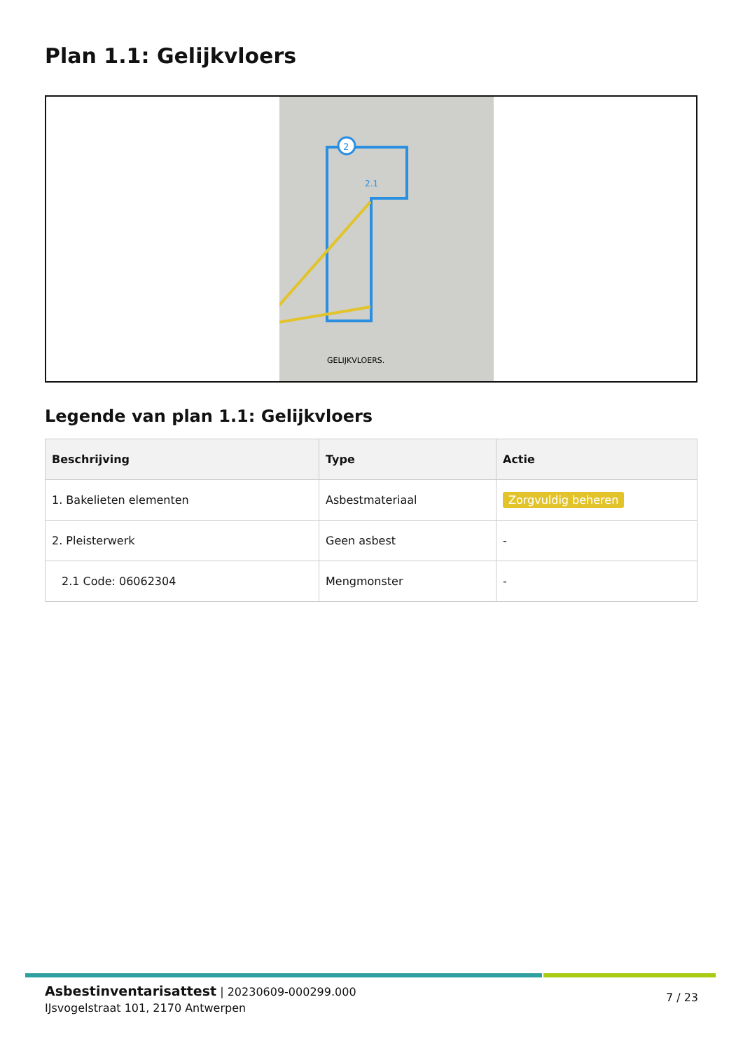Plan 1.1: Gelijkvloers
2
2.1
GELIJKVLOERS.
Legende van plan 1.1: Gelijkvloers
| Beschrijving | Type | Actie |
| --- | --- | --- |
| 1. Bakelieten elementen | Asbestmateriaal | Zorgvuldig beheren |
| 2. Pleisterwerk | Geen asbest | - |
| 2.1 Code: 06062304 | Mengmonster | - |
Asbestinventarisattest | 20230609-000299.000
IJsvogelstraat 101, 2170 Antwerpen
7 / 23